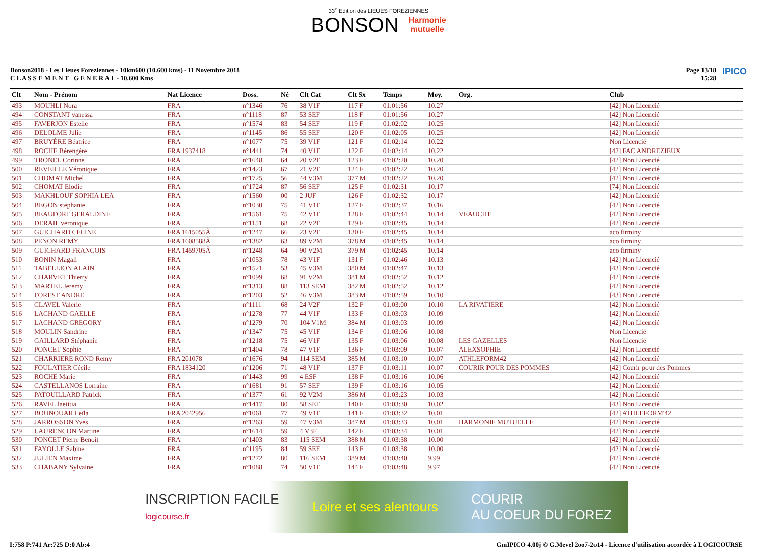33<sup>e</sup> Edition des LIEUES FOREZIENNES
BONSON Harmonie
mutuelle
Bonson2018 - Les Lieues Foreziennes - 10km600 (10.600 kms) - 11 Novembre 2018
C L A S S E M E N T G E N E R A L - 10.600 Kms
Page 13/18
15:28
IPICO
| Clt | Nom - Prénom | Nat Licence | Doss. | Né | Clt Cat | Clt Sx | Temps | Moy. | Org. | Club |
| --- | --- | --- | --- | --- | --- | --- | --- | --- | --- | --- |
| 493 | MOUHLI Nora | FRA | n°1346 | 76 | 38 V1F | 117 F | 01:01:56 | 10.27 | | [42] Non Licencié |
| 494 | CONSTANT vanessa | FRA | n°1118 | 87 | 53 SEF | 118 F | 01:01:56 | 10.27 | | [42] Non Licencié |
| 495 | FAVERJON Estelle | FRA | n°1574 | 83 | 54 SEF | 119 F | 01:02:02 | 10.25 | | [42] Non Licencié |
| 496 | DELOLME Julie | FRA | n°1145 | 86 | 55 SEF | 120 F | 01:02:05 | 10.25 | | [42] Non Licencié |
| 497 | BRUYÈRE Béatrice | FRA | n°1077 | 75 | 39 V1F | 121 F | 01:02:14 | 10.22 | | Non Licencié |
| 498 | ROCHE Bérengère | FRA 1937418 | n°1441 | 74 | 40 V1F | 122 F | 01:02:14 | 10.22 | | [42] FAC ANDREZIEUX |
| 499 | TRONEL Corinne | FRA | n°1648 | 64 | 20 V2F | 123 F | 01:02:20 | 10.20 | | [42] Non Licencié |
| 500 | REVEILLE Véronique | FRA | n°1423 | 67 | 21 V2F | 124 F | 01:02:22 | 10.20 | | [42] Non Licencié |
| 501 | CHOMAT Michel | FRA | n°1725 | 56 | 44 V3M | 377 M | 01:02:22 | 10.20 | | [42] Non Licencié |
| 502 | CHOMAT Elodie | FRA | n°1724 | 87 | 56 SEF | 125 F | 01:02:31 | 10.17 | | [74] Non Licencié |
| 503 | MAKHLOUF SOPHIA LEA | FRA | n°1560 | 00 | 2 JUF | 126 F | 01:02:32 | 10.17 | | [42] Non Licencié |
| 504 | BEGON stephanie | FRA | n°1030 | 75 | 41 V1F | 127 F | 01:02:37 | 10.16 | | [42] Non Licencié |
| 505 | BEAUFORT GERALDINE | FRA | n°1561 | 75 | 42 V1F | 128 F | 01:02:44 | 10.14 | VEAUCHE | [42] Non Licencié |
| 506 | DERAIL veronique | FRA | n°1151 | 68 | 22 V2F | 129 F | 01:02:45 | 10.14 | | [42] Non Licencié |
| 507 | GUICHARD CELINE | FRA 1615055Â | n°1247 | 66 | 23 V2F | 130 F | 01:02:45 | 10.14 | | aco firminy |
| 508 | PENON REMY | FRA 1608588Â | n°1382 | 63 | 89 V2M | 378 M | 01:02:45 | 10.14 | | aco firminy |
| 509 | GUICHARD FRANCOIS | FRA 1459705Â | n°1248 | 64 | 90 V2M | 379 M | 01:02:45 | 10.14 | | aco firminy |
| 510 | BONIN Magali | FRA | n°1053 | 78 | 43 V1F | 131 F | 01:02:46 | 10.13 | | [42] Non Licencié |
| 511 | TABELLION ALAIN | FRA | n°1521 | 53 | 45 V3M | 380 M | 01:02:47 | 10.13 | | [43] Non Licencié |
| 512 | CHARVET Thierry | FRA | n°1099 | 68 | 91 V2M | 381 M | 01:02:52 | 10.12 | | [42] Non Licencié |
| 513 | MARTEL Jeremy | FRA | n°1313 | 88 | 113 SEM | 382 M | 01:02:52 | 10.12 | | [42] Non Licencié |
| 514 | FOREST ANDRE | FRA | n°1203 | 52 | 46 V3M | 383 M | 01:02:59 | 10.10 | | [43] Non Licencié |
| 515 | CLAVEL Valerie | FRA | n°1111 | 68 | 24 V2F | 132 F | 01:03:00 | 10.10 | LA RIVATIERE | [42] Non Licencié |
| 516 | LACHAND GAELLE | FRA | n°1278 | 77 | 44 V1F | 133 F | 01:03:03 | 10.09 | | [42] Non Licencié |
| 517 | LACHAND GREGORY | FRA | n°1279 | 70 | 104 V1M | 384 M | 01:03:03 | 10.09 | | [42] Non Licencié |
| 518 | MOULIN Sandrine | FRA | n°1347 | 75 | 45 V1F | 134 F | 01:03:06 | 10.08 | | Non Licencié |
| 519 | GAILLARD Stéphanie | FRA | n°1218 | 75 | 46 V1F | 135 F | 01:03:06 | 10.08 | LES GAZELLES | Non Licencié |
| 520 | PONCET Sophie | FRA | n°1404 | 78 | 47 V1F | 136 F | 01:03:09 | 10.07 | ALEXSOPHIE | [42] Non Licencié |
| 521 | CHARRIERE ROND Remy | FRA 201078 | n°1676 | 94 | 114 SEM | 385 M | 01:03:10 | 10.07 | ATHLEFORM42 | [42] Non Licencié |
| 522 | FOULATIER Cécile | FRA 1834120 | n°1206 | 71 | 48 V1F | 137 F | 01:03:11 | 10.07 | COURIR POUR DES POMMES | [42] Courir pour des Pommes |
| 523 | ROCHE Marie | FRA | n°1443 | 99 | 4 ESF | 138 F | 01:03:16 | 10.06 | | [42] Non Licencié |
| 524 | CASTELLANOS Lorraine | FRA | n°1681 | 91 | 57 SEF | 139 F | 01:03:16 | 10.05 | | [42] Non Licencié |
| 525 | PATOUILLARD Patrick | FRA | n°1377 | 61 | 92 V2M | 386 M | 01:03:23 | 10.03 | | [42] Non Licencié |
| 526 | RAVEL laetitia | FRA | n°1417 | 80 | 58 SEF | 140 F | 01:03:30 | 10.02 | | [43] Non Licencié |
| 527 | BOUNOUAR Leïla | FRA 2042956 | n°1061 | 77 | 49 V1F | 141 F | 01:03:32 | 10.01 | | [42] ATHLEFORM'42 |
| 528 | JARROSSON Yves | FRA | n°1263 | 59 | 47 V3M | 387 M | 01:03:33 | 10.01 | HARMONIE MUTUELLE | [42] Non Licencié |
| 529 | LAURENCON Martine | FRA | n°1614 | 59 | 4 V3F | 142 F | 01:03:34 | 10.01 | | [42] Non Licencié |
| 530 | PONCET Pierre Benoît | FRA | n°1403 | 83 | 115 SEM | 388 M | 01:03:38 | 10.00 | | [42] Non Licencié |
| 531 | FAYOLLE Sabine | FRA | n°1195 | 84 | 59 SEF | 143 F | 01:03:38 | 10.00 | | [42] Non Licencié |
| 532 | JULIEN Maxime | FRA | n°1272 | 80 | 116 SEM | 389 M | 01:03:40 | 9.99 | | [42] Non Licencié |
| 533 | CHABANY Sylvaine | FRA | n°1088 | 74 | 50 V1F | 144 F | 01:03:48 | 9.97 | | [42] Non Licencié |
INSCRIPTION FACILE
logicourse.fr Loire et ses alentours COURIR
AU COEUR DU FOREZ
I:758 P:741 Ar:725 D:0 Ab:4 GmIPICO 4.00j © G.Mevel 2oo7-2o14 - Licence d'utilisation accordée à LOGICOURSE